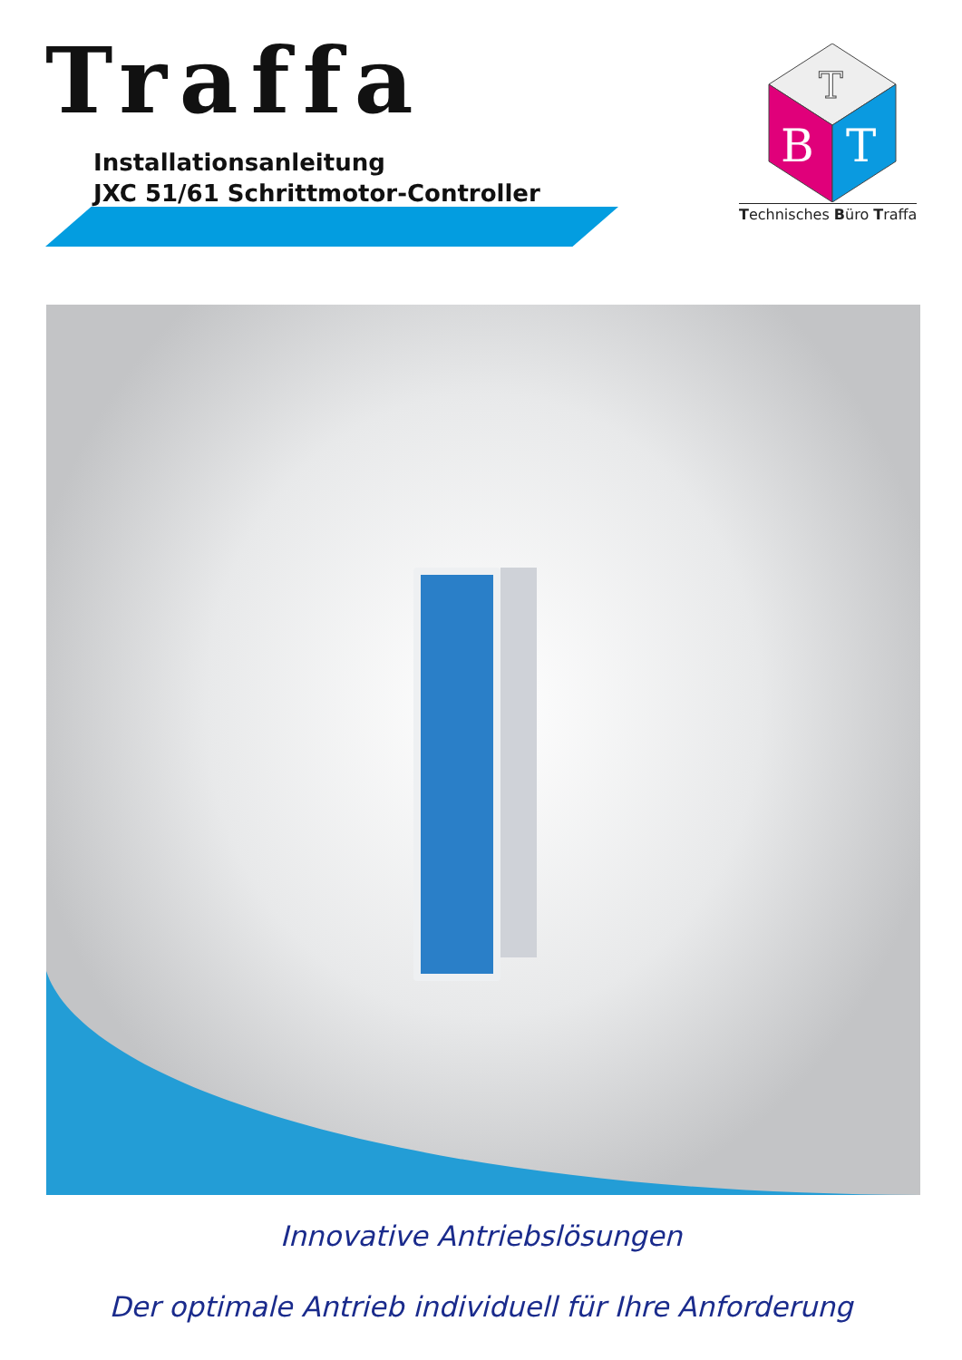Traffa
Installationsanleitung
JXC 51/61 Schrittmotor-Controller
B
T
T
Technisches Büro Traffa
Innovative Antriebslösungen
Der optimale Antrieb individuell für Ihre Anforderung